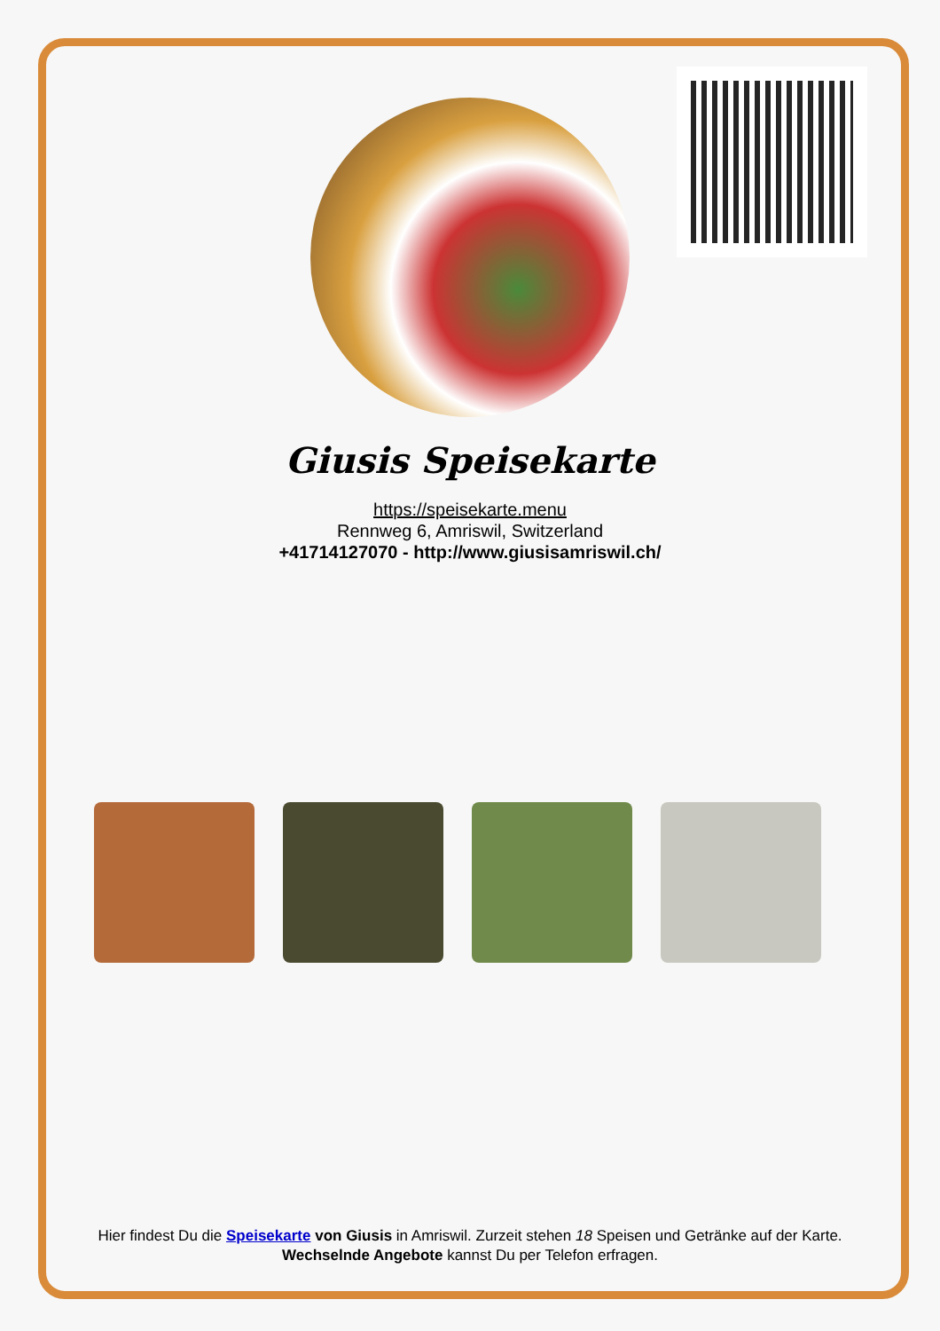Giusis Speisekarte
https://speisekarte.menu
Rennweg 6, Amriswil, Switzerland
+41714127070 - http://www.giusisamriswil.ch/
Hier findest Du die Speisekarte von Giusis in Amriswil. Zurzeit stehen 18 Speisen und Getränke auf der Karte.
Wechselnde Angebote kannst Du per Telefon erfragen.